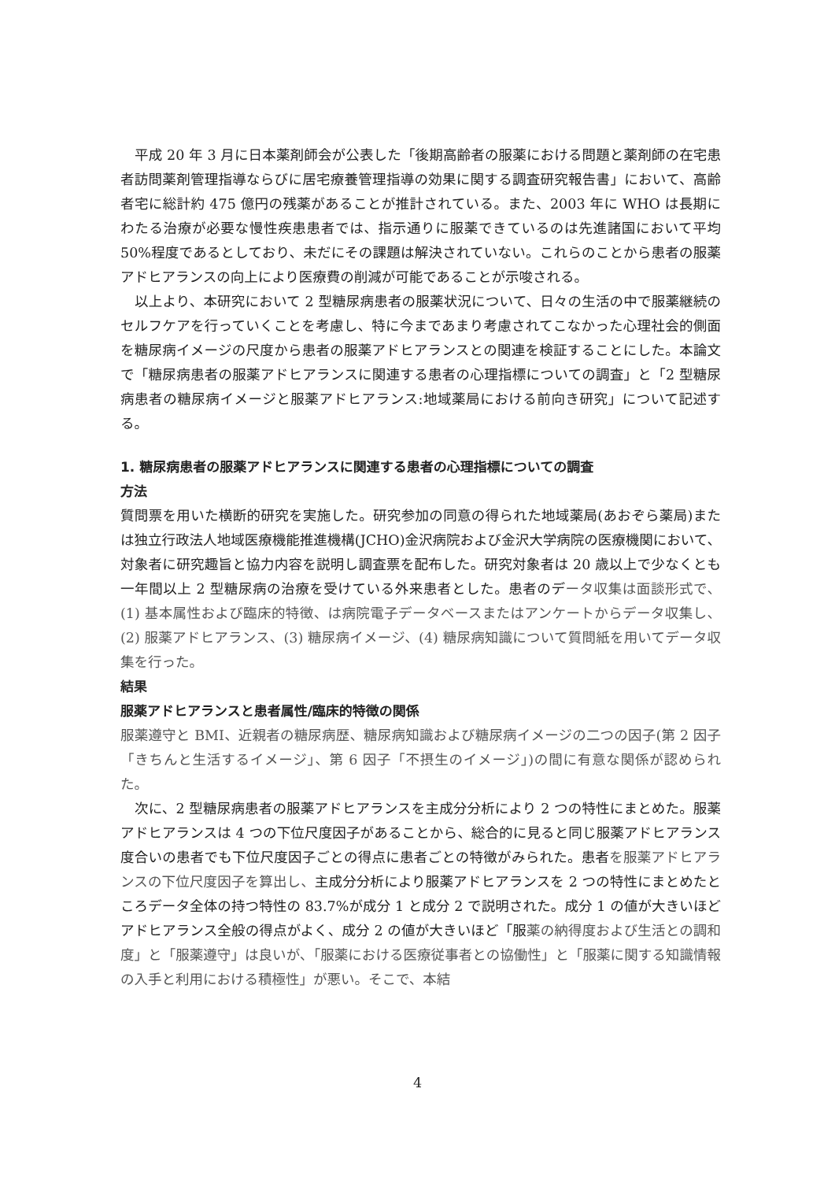平成 20 年 3 月に日本薬剤師会が公表した「後期高齢者の服薬における問題と薬剤師の在宅患者訪問薬剤管理指導ならびに居宅療養管理指導の効果に関する調査研究報告書」において、高齢者宅に総計約 475 億円の残薬があることが推計されている。また、2003 年に WHO は長期にわたる治療が必要な慢性疾患患者では、指示通りに服薬できているのは先進諸国において平均 50%程度であるとしており、未だにその課題は解決されていない。これらのことから患者の服薬アドヒアランスの向上により医療費の削減が可能であることが示唆される。
以上より、本研究において 2 型糖尿病患者の服薬状況について、日々の生活の中で服薬継続のセルフケアを行っていくことを考慮し、特に今まであまり考慮されてこなかった心理社会的側面を糖尿病イメージの尺度から患者の服薬アドヒアランスとの関連を検証することにした。本論文で「糖尿病患者の服薬アドヒアランスに関連する患者の心理指標についての調査」と「2 型糖尿病患者の糖尿病イメージと服薬アドヒアランス:地域薬局における前向き研究」について記述する。
1. 糖尿病患者の服薬アドヒアランスに関連する患者の心理指標についての調査
方法
質問票を用いた横断的研究を実施した。研究参加の同意の得られた地域薬局(あおぞら薬局)または独立行政法人地域医療機能推進機構(JCHO)金沢病院および金沢大学病院の医療機関において、対象者に研究趣旨と協力内容を説明し調査票を配布した。研究対象者は 20 歳以上で少なくとも一年間以上 2 型糖尿病の治療を受けている外来患者とした。患者のデータ収集は面談形式で、(1) 基本属性および臨床的特徴、は病院電子データベースまたはアンケートからデータ収集し、(2) 服薬アドヒアランス、(3) 糖尿病イメージ、(4) 糖尿病知識について質問紙を用いてデータ収集を行った。
結果
服薬アドヒアランスと患者属性/臨床的特徴の関係
服薬遵守と BMI、近親者の糖尿病歴、糖尿病知識および糖尿病イメージの二つの因子(第 2 因子「きちんと生活するイメージ」、第 6 因子「不摂生のイメージ」)の間に有意な関係が認められた。
次に、2 型糖尿病患者の服薬アドヒアランスを主成分分析により 2 つの特性にまとめた。服薬アドヒアランスは 4 つの下位尺度因子があることから、総合的に見ると同じ服薬アドヒアランス度合いの患者でも下位尺度因子ごとの得点に患者ごとの特徴がみられた。患者を服薬アドヒアランスの下位尺度因子を算出し、主成分分析により服薬アドヒアランスを 2 つの特性にまとめたところデータ全体の持つ特性の 83.7%が成分 1 と成分 2 で説明された。成分 1 の値が大きいほどアドヒアランス全般の得点がよく、成分 2 の値が大きいほど「服薬の納得度および生活との調和度」と「服薬遵守」は良いが、「服薬における医療従事者との協働性」と「服薬に関する知識情報の入手と利用における積極性」が悪い。そこで、本結
4